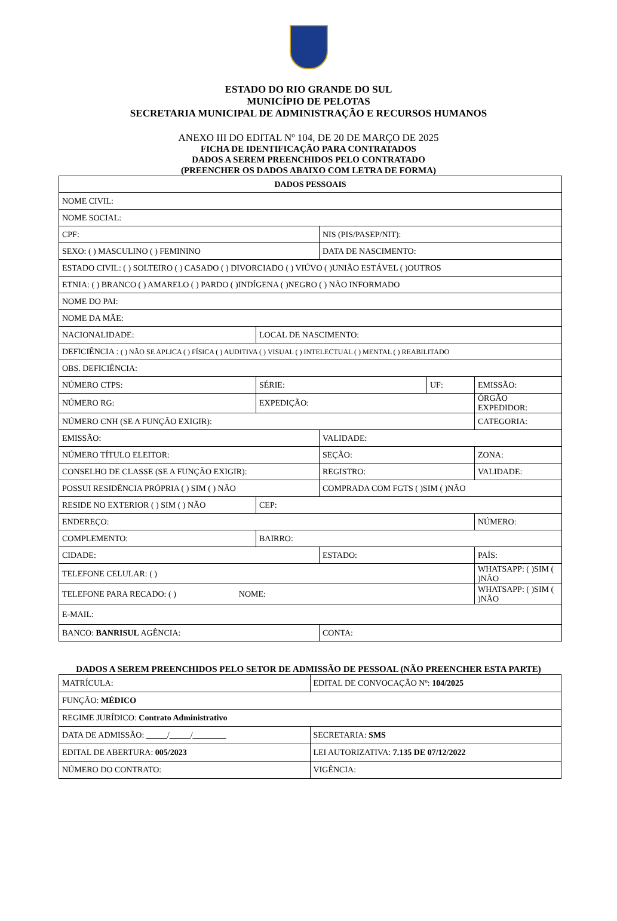ESTADO DO RIO GRANDE DO SUL
MUNICÍPIO DE PELOTAS
SECRETARIA MUNICIPAL DE ADMINISTRAÇÃO E RECURSOS HUMANOS
ANEXO III DO EDITAL Nº 104, DE 20 DE MARÇO DE 2025
FICHA DE IDENTIFICAÇÃO PARA CONTRATADOS
DADOS A SEREM PREENCHIDOS PELO CONTRATADO
(PREENCHER OS DADOS ABAIXO COM LETRA DE FORMA)
| DADOS PESSOAIS | | | | |
| --- | --- | --- | --- | --- |
| NOME CIVIL: | | | | |
| NOME SOCIAL: | | | | |
| CPF: | | NIS (PIS/PASEP/NIT): | | |
| SEXO: ( ) MASCULINO ( ) FEMININO | | DATA DE NASCIMENTO: | | |
| ESTADO CIVIL: ( ) SOLTEIRO ( ) CASADO ( ) DIVORCIADO ( ) VIÚVO ( )UNIÃO ESTÁVEL ( )OUTROS | | | | |
| ETNIA: ( ) BRANCO ( ) AMARELO ( ) PARDO ( )INDÍGENA ( )NEGRO ( ) NÃO INFORMADO | | | | |
| NOME DO PAI: | | | | |
| NOME DA MÃE: | | | | |
| NACIONALIDADE: | LOCAL DE NASCIMENTO: | | | |
| DEFICIÊNCIA : ( ) NÃO SE APLICA ( ) FÍSICA ( ) AUDITIVA ( ) VISUAL ( ) INTELECTUAL ( ) MENTAL ( ) REABILITADO | | | | |
| OBS. DEFICIÊNCIA: | | | | |
| NÚMERO CTPS: | SÉRIE: | | UF: | EMISSÃO: |
| NÚMERO RG: | EXPEDIÇÃO: | | | ÓRGÃO EXPEDIDOR: |
| NÚMERO CNH (SE A FUNÇÃO EXIGIR): | | | | CATEGORIA: |
| EMISSÃO: | | VALIDADE: | | |
| NÚMERO TÍTULO ELEITOR: | | SEÇÃO: | | ZONA: |
| CONSELHO DE CLASSE (SE A FUNÇÃO EXIGIR): | | REGISTRO: | | VALIDADE: |
| POSSUI RESIDÊNCIA PRÓPRIA ( ) SIM ( ) NÃO | | COMPRADA COM FGTS ( )SIM ( )NÃO | | |
| RESIDE NO EXTERIOR ( ) SIM ( ) NÃO | CEP: | | | |
| ENDEREÇO: | | | | NÚMERO: |
| COMPLEMENTO: | BAIRRO: | | | |
| CIDADE: | | ESTADO: | | PAÍS: |
| TELEFONE CELULAR: ( ) | | | | WHATSAPP: ( )SIM ( )NÃO |
| TELEFONE PARA RECADO: ( ) NOME: | | | | WHATSAPP: ( )SIM ( )NÃO |
| E-MAIL: | | | | |
| BANCO: BANRISUL AGÊNCIA: | | CONTA: | | |
DADOS A SEREM PREENCHIDOS PELO SETOR DE ADMISSÃO DE PESSOAL (NÃO PREENCHER ESTA PARTE)
| MATRÍCULA: | EDITAL DE CONVOCAÇÃO Nº: 104/2025 |
| FUNÇÃO: MÉDICO | |
| REGIME JURÍDICO: Contrato Administrativo | |
| DATA DE ADMISSÃO: _____/_____/________ | SECRETARIA: SMS |
| EDITAL DE ABERTURA: 005/2023 | LEI AUTORIZATIVA: 7.135 DE 07/12/2022 |
| NÚMERO DO CONTRATO: | VIGÊNCIA: |